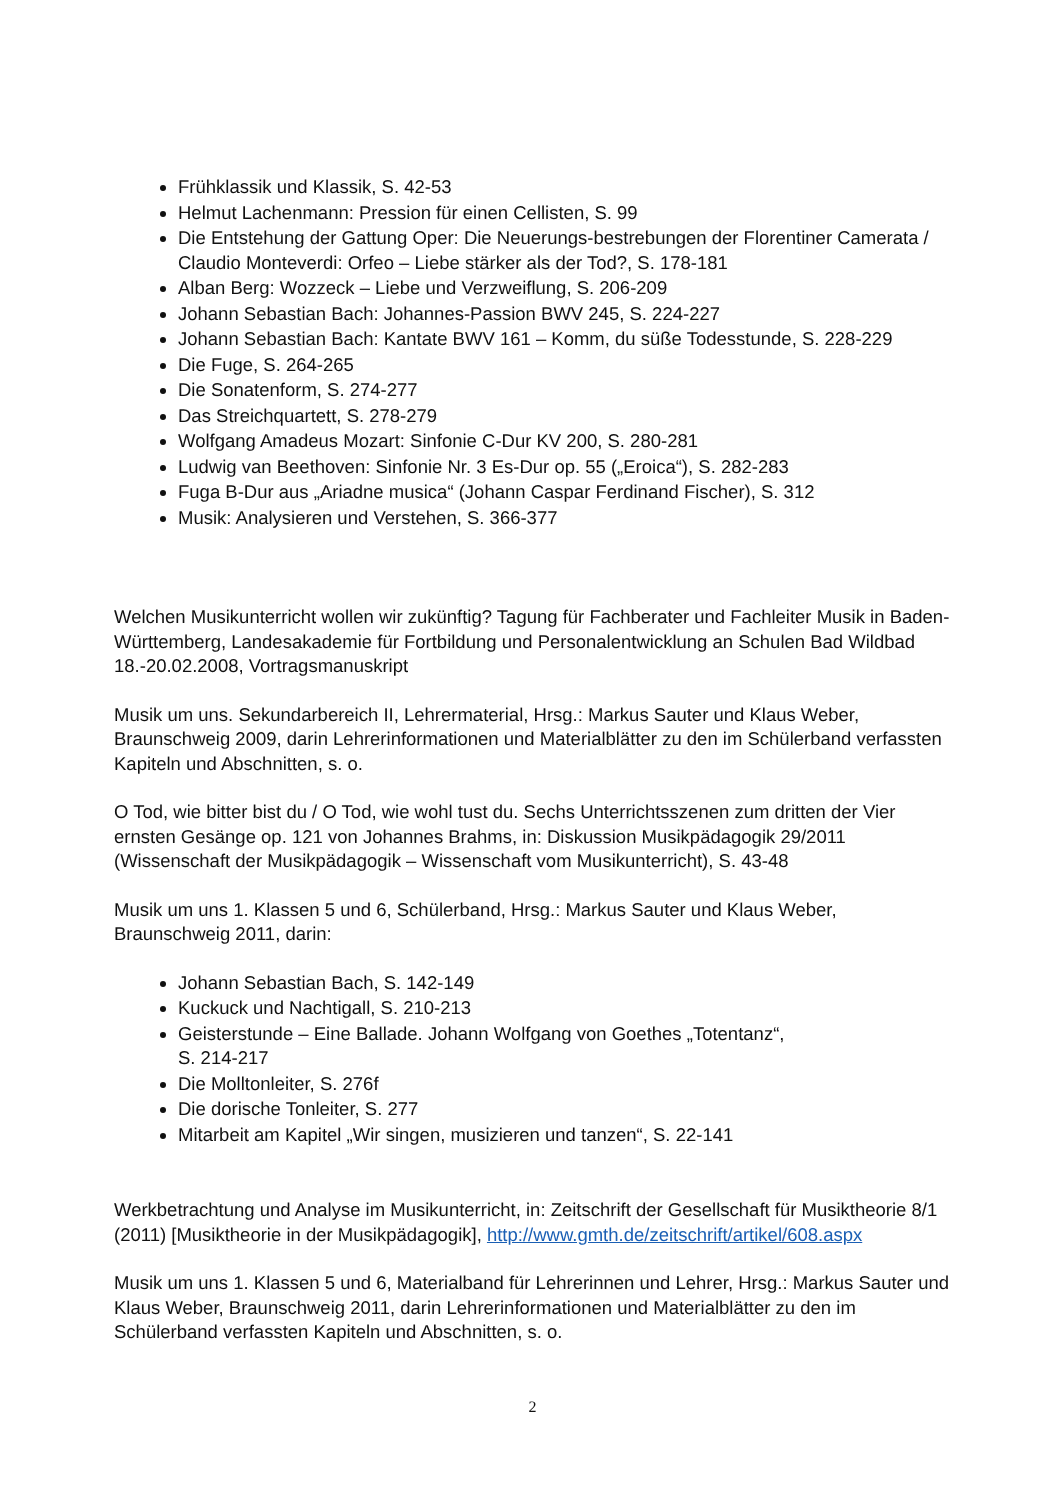Frühklassik und Klassik, S. 42-53
Helmut Lachenmann: Pression für einen Cellisten, S. 99
Die Entstehung der Gattung Oper: Die Neuerungs-bestrebungen der Florentiner Camerata / Claudio Monteverdi: Orfeo – Liebe stärker als der Tod?, S. 178-181
Alban Berg: Wozzeck – Liebe und Verzweiflung, S. 206-209
Johann Sebastian Bach: Johannes-Passion BWV 245, S. 224-227
Johann Sebastian Bach: Kantate BWV 161 – Komm, du süße Todesstunde, S. 228-229
Die Fuge, S. 264-265
Die Sonatenform, S. 274-277
Das Streichquartett, S. 278-279
Wolfgang Amadeus Mozart: Sinfonie C-Dur KV 200, S. 280-281
Ludwig van Beethoven: Sinfonie Nr. 3 Es-Dur op. 55 („Eroica“), S. 282-283
Fuga B-Dur aus „Ariadne musica“ (Johann Caspar Ferdinand Fischer), S. 312
Musik: Analysieren und Verstehen, S. 366-377
Welchen Musikunterricht wollen wir zukünftig? Tagung für Fachberater und Fachleiter Musik in Baden-Württemberg, Landesakademie für Fortbildung und Personalentwicklung an Schulen Bad Wildbad 18.-20.02.2008, Vortragsmanuskript
Musik um uns. Sekundarbereich II, Lehrermaterial, Hrsg.: Markus Sauter und Klaus Weber, Braunschweig 2009, darin Lehrerinformationen und Materialblätter zu den im Schülerband verfassten Kapiteln und Abschnitten, s. o.
O Tod, wie bitter bist du / O Tod, wie wohl tust du. Sechs Unterrichtsszenen zum dritten der Vier ernsten Gesänge op. 121 von Johannes Brahms, in: Diskussion Musikpädagogik 29/2011 (Wissenschaft der Musikpädagogik – Wissenschaft vom Musikunterricht), S. 43-48
Musik um uns 1. Klassen 5 und 6, Schülerband, Hrsg.: Markus Sauter und Klaus Weber, Braunschweig 2011, darin:
Johann Sebastian Bach, S. 142-149
Kuckuck und Nachtigall, S. 210-213
Geisterstunde – Eine Ballade. Johann Wolfgang von Goethes „Totentanz“,
S. 214-217
Die Molltonleiter, S. 276f
Die dorische Tonleiter, S. 277
Mitarbeit am Kapitel „Wir singen, musizieren und tanzen“, S. 22-141
Werkbetrachtung und Analyse im Musikunterricht, in: Zeitschrift der Gesellschaft für Musiktheorie 8/1 (2011) [Musiktheorie in der Musikpädagogik], http://www.gmth.de/zeitschrift/artikel/608.aspx
Musik um uns 1. Klassen 5 und 6, Materialband für Lehrerinnen und Lehrer, Hrsg.: Markus Sauter und Klaus Weber, Braunschweig 2011, darin Lehrerinformationen und Materialblätter zu den im Schülerband verfassten Kapiteln und Abschnitten, s. o.
2